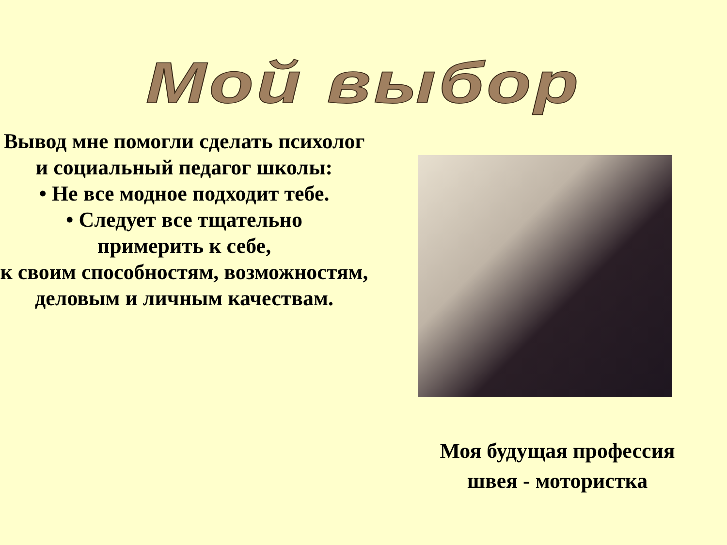Мой выбор
Вывод мне помогли сделать психолог и социальный педагог школы:
• Не все модное подходит тебе.
• Следует все тщательно
примерить к себе,
к своим способностям, возможностям,
деловым и личным качествам.
Моя будущая профессия
швея - мотористка